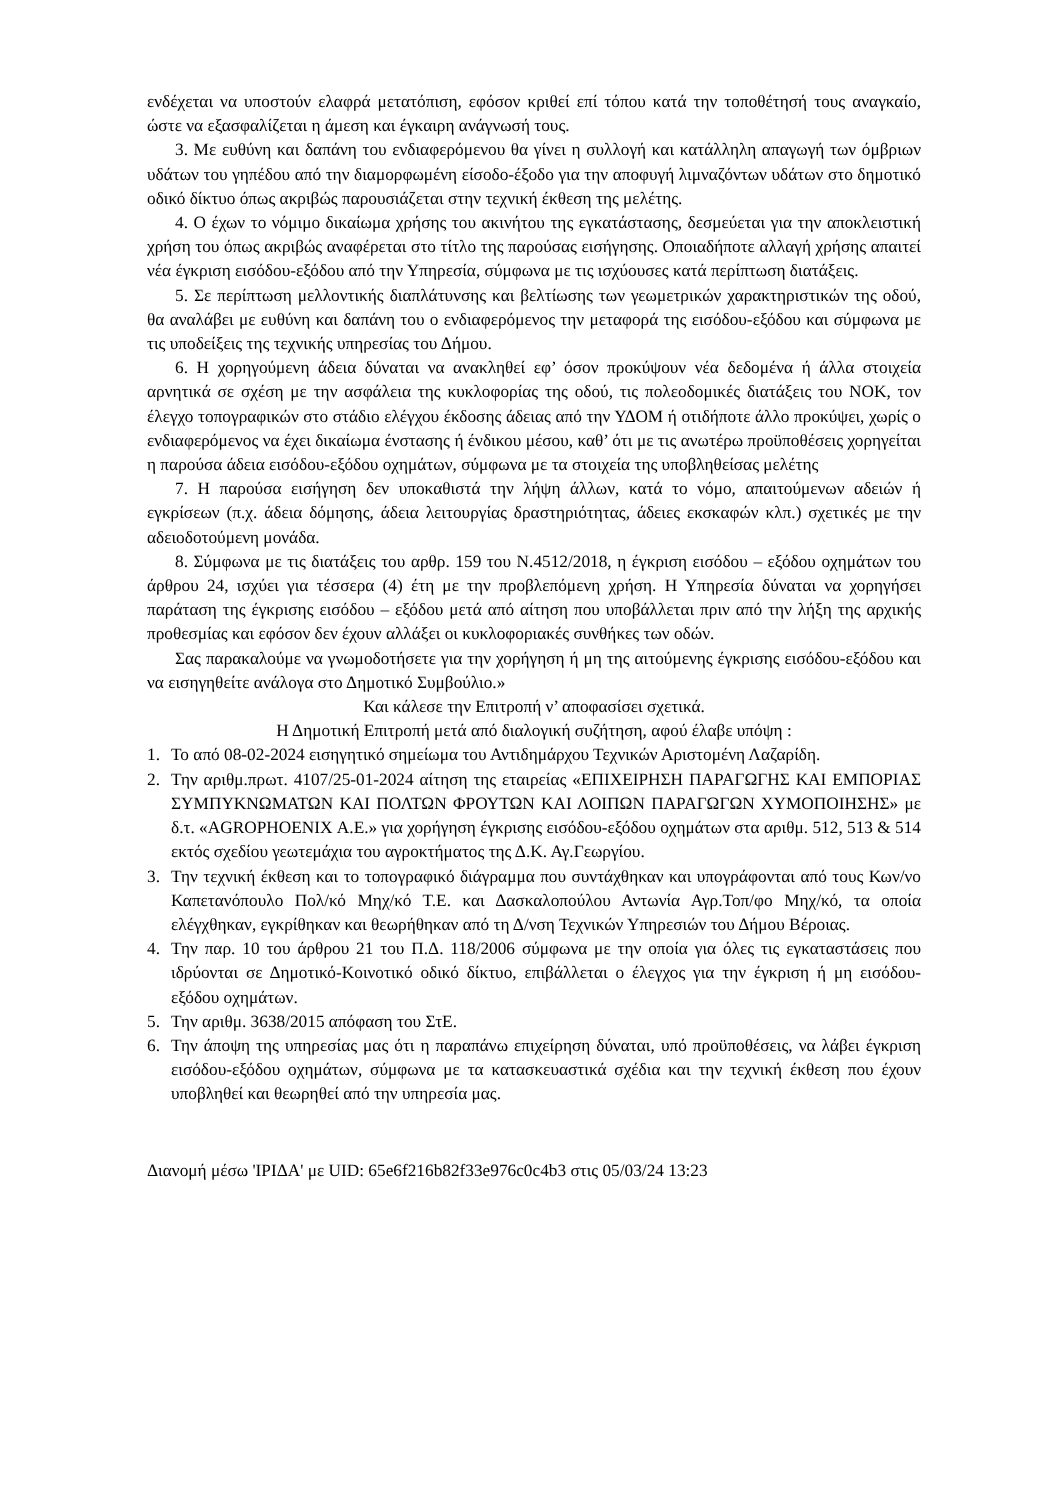ενδέχεται να υποστούν ελαφρά μετατόπιση, εφόσον κριθεί επί τόπου κατά την τοποθέτησή τους αναγκαίο, ώστε να εξασφαλίζεται η άμεση και έγκαιρη ανάγνωσή τους.
3. Με ευθύνη και δαπάνη του ενδιαφερόμενου θα γίνει η συλλογή και κατάλληλη απαγωγή των όμβριων υδάτων του γηπέδου από την διαμορφωμένη είσοδο-έξοδο για την αποφυγή λιμναζόντων υδάτων στο δημοτικό οδικό δίκτυο όπως ακριβώς παρουσιάζεται στην τεχνική έκθεση της μελέτης.
4. Ο έχων το νόμιμο δικαίωμα χρήσης του ακινήτου της εγκατάστασης, δεσμεύεται για την αποκλειστική χρήση του όπως ακριβώς αναφέρεται στο τίτλο της παρούσας εισήγησης. Οποιαδήποτε αλλαγή χρήσης απαιτεί νέα έγκριση εισόδου-εξόδου από την Υπηρεσία, σύμφωνα με τις ισχύουσες κατά περίπτωση διατάξεις.
5. Σε περίπτωση μελλοντικής διαπλάτυνσης και βελτίωσης των γεωμετρικών χαρακτηριστικών της οδού, θα αναλάβει με ευθύνη και δαπάνη του ο ενδιαφερόμενος την μεταφορά της εισόδου-εξόδου και σύμφωνα με τις υποδείξεις της τεχνικής υπηρεσίας του Δήμου.
6. Η χορηγούμενη άδεια δύναται να ανακληθεί εφ’ όσον προκύψουν νέα δεδομένα ή άλλα στοιχεία αρνητικά σε σχέση με την ασφάλεια της κυκλοφορίας της οδού, τις πολεοδομικές διατάξεις του ΝΟΚ, τον έλεγχο τοπογραφικών στο στάδιο ελέγχου έκδοσης άδειας από την ΥΔΟΜ ή οτιδήποτε άλλο προκύψει, χωρίς ο ενδιαφερόμενος να έχει δικαίωμα ένστασης ή ένδικου μέσου, καθ’ ότι με τις ανωτέρω προϋποθέσεις χορηγείται η παρούσα άδεια εισόδου-εξόδου οχημάτων, σύμφωνα με τα στοιχεία της υποβληθείσας μελέτης
7. Η παρούσα εισήγηση δεν υποκαθιστά την λήψη άλλων, κατά το νόμο, απαιτούμενων αδειών ή εγκρίσεων (π.χ. άδεια δόμησης, άδεια λειτουργίας δραστηριότητας, άδειες εκσκαφών κλπ.) σχετικές με την αδειοδοτούμενη μονάδα.
8. Σύμφωνα με τις διατάξεις του αρθρ. 159 του Ν.4512/2018, η έγκριση εισόδου – εξόδου οχημάτων του άρθρου 24, ισχύει για τέσσερα (4) έτη με την προβλεπόμενη χρήση. Η Υπηρεσία δύναται να χορηγήσει παράταση της έγκρισης εισόδου – εξόδου μετά από αίτηση που υποβάλλεται πριν από την λήξη της αρχικής προθεσμίας και εφόσον δεν έχουν αλλάξει οι κυκλοφοριακές συνθήκες των οδών.
Σας παρακαλούμε να γνωμοδοτήσετε για την χορήγηση ή μη της αιτούμενης έγκρισης εισόδου-εξόδου και να εισηγηθείτε ανάλογα στο Δημοτικό Συμβούλιο.»
Και κάλεσε την Επιτροπή ν’ αποφασίσει σχετικά.
Η Δημοτική Επιτροπή μετά από διαλογική συζήτηση, αφού έλαβε υπόψη :
1. Το από 08-02-2024 εισηγητικό σημείωμα του Αντιδημάρχου Τεχνικών Αριστομένη Λαζαρίδη.
2. Την αριθμ.πρωτ. 4107/25-01-2024 αίτηση της εταιρείας «ΕΠΙΧΕΙΡΗΣΗ ΠΑΡΑΓΩΓΗΣ ΚΑΙ ΕΜΠΟΡΙΑΣ ΣΥΜΠΥΚΝΩΜΑΤΩΝ ΚΑΙ ΠΟΛΤΩΝ ΦΡΟΥΤΩΝ ΚΑΙ ΛΟΙΠΩΝ ΠΑΡΑΓΩΓΩΝ ΧΥΜΟΠΟΙΗΣΗΣ» με δ.τ. «AGROPHOENIX Α.Ε.» για χορήγηση έγκρισης εισόδου-εξόδου οχημάτων στα αριθμ. 512, 513 & 514 εκτός σχεδίου γεωτεμάχια του αγροκτήματος της Δ.Κ. Αγ.Γεωργίου.
3. Την τεχνική έκθεση και το τοπογραφικό διάγραμμα που συντάχθηκαν και υπογράφονται από τους Κων/νο Καπετανόπουλο Πολ/κό Μηχ/κό Τ.Ε. και Δασκαλοπούλου Αντωνία Αγρ.Τοπ/φο Μηχ/κό, τα οποία ελέγχθηκαν, εγκρίθηκαν και θεωρήθηκαν από τη Δ/νση Τεχνικών Υπηρεσιών του Δήμου Βέροιας.
4. Την παρ. 10 του άρθρου 21 του Π.Δ. 118/2006 σύμφωνα με την οποία για όλες τις εγκαταστάσεις που ιδρύονται σε Δημοτικό-Κοινοτικό οδικό δίκτυο, επιβάλλεται ο έλεγχος για την έγκριση ή μη εισόδου-εξόδου οχημάτων.
5. Την αριθμ. 3638/2015 απόφαση του ΣτΕ.
6. Την άποψη της υπηρεσίας μας ότι η παραπάνω επιχείρηση δύναται, υπό προϋποθέσεις, να λάβει έγκριση εισόδου-εξόδου οχημάτων, σύμφωνα με τα κατασκευαστικά σχέδια και την τεχνική έκθεση που έχουν υποβληθεί και θεωρηθεί από την υπηρεσία μας.
Διανομή μέσω 'ΙΡΙΔΑ' με UID: 65e6f216b82f33e976c0c4b3 στις 05/03/24 13:23